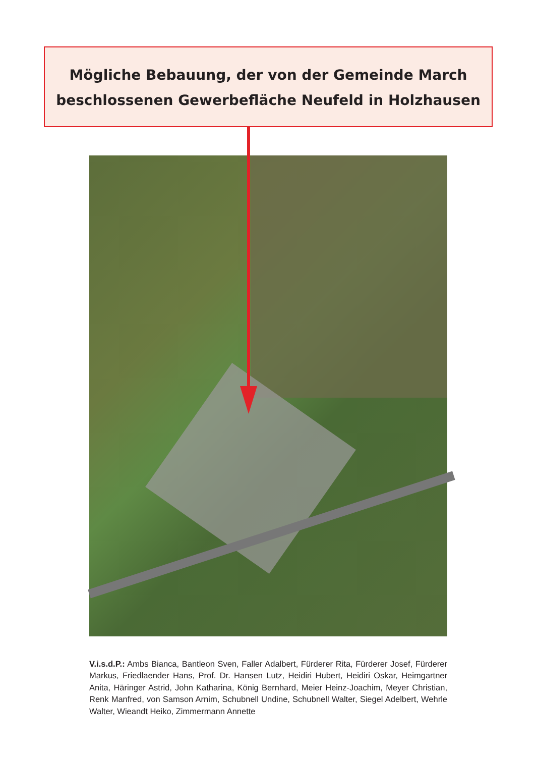Mögliche Bebauung, der von der Gemeinde March
beschlossenen Gewerbefläche Neufeld in Holzhausen
V.i.s.d.P.: Ambs Bianca, Bantleon Sven, Faller Adalbert, Fürderer Rita, Fürderer Josef, Fürderer Markus, Friedlaender Hans, Prof. Dr. Hansen Lutz, Heidiri Hubert, Heidiri Oskar, Heimgartner Anita, Häringer Astrid, John Katharina, König Bernhard, Meier Heinz-Joachim, Meyer Christian, Renk Manfred, von Samson Arnim, Schubnell Undine, Schubnell Walter, Siegel Adelbert, Wehrle Walter, Wieandt Heiko, Zimmermann Annette